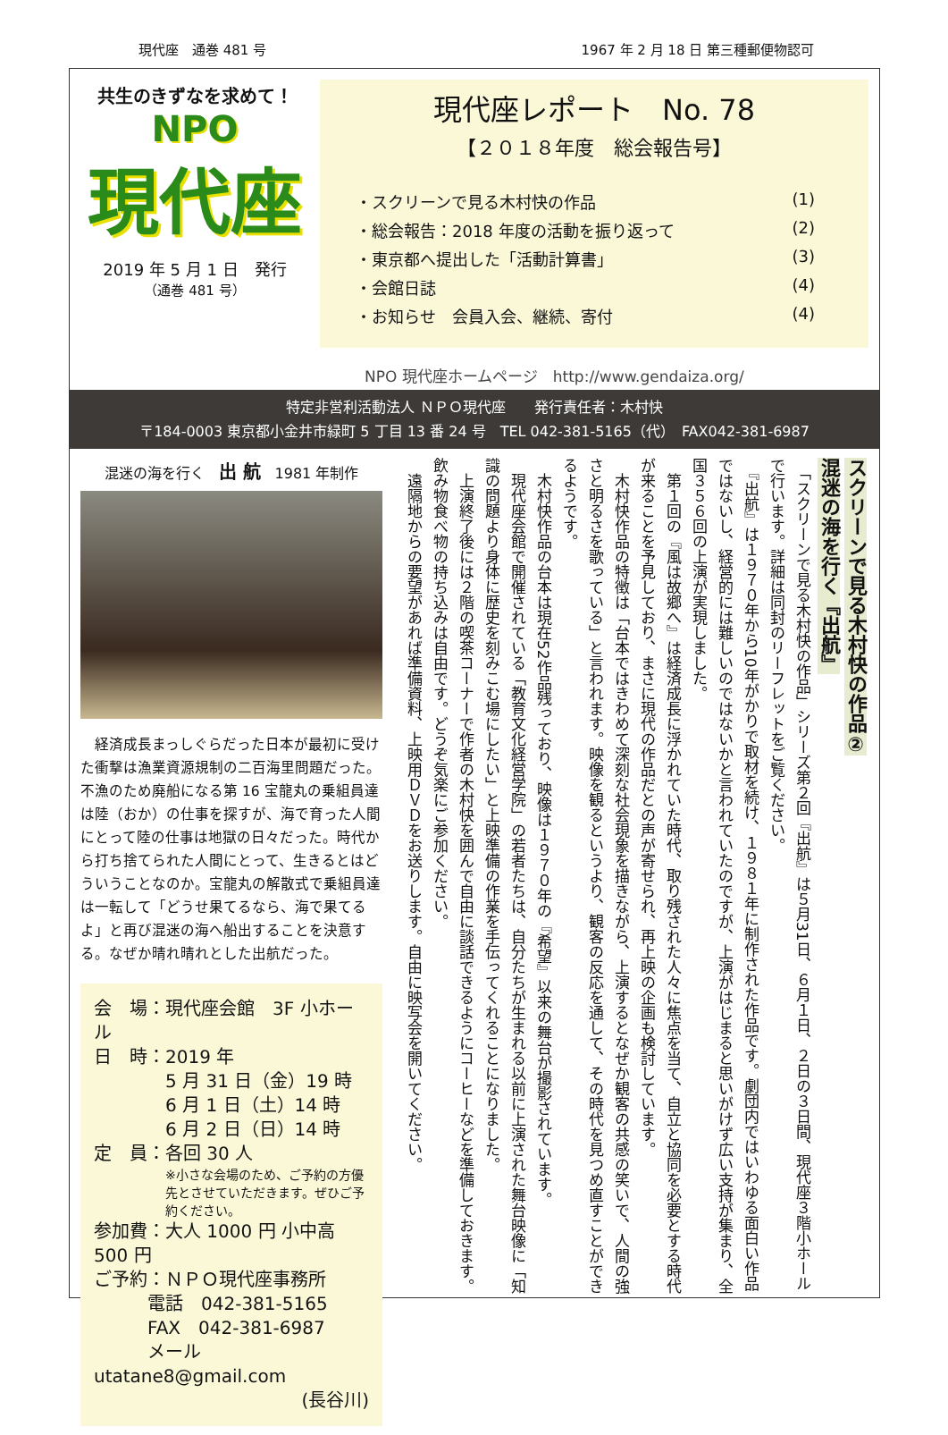現代座　通巻 481 号 1967 年 2 月 18 日 第三種郵便物認可
共生のきずなを求めて！
NPO
現代座
2019 年 5 月 1 日　発行
（通巻 481 号）
現代座レポート　No. 78
【２０１８年度　総会報告号】
・スクリーンで見る木村快の作品 (1)
・総会報告：2018 年度の活動を振り返って (2)
・東京都へ提出した「活動計算書」 (3)
・会館日誌 (4)
・お知らせ　会員入会、継続、寄付 (4)
NPO 現代座ホームページ　http://www.gendaiza.org/
特定非営利活動法人 ＮＰＯ現代座　　発行責任者：木村快
〒184-0003 東京都小金井市緑町 5 丁目 13 番 24 号　TEL 042-381-5165（代）　FAX042-381-6987
混迷の海を行く　出 航　1981 年制作
経済成長まっしぐらだった日本が最初に受けた衝撃は漁業資源規制の二百海里問題だった。不漁のため廃船になる第 16 宝龍丸の乗組員達は陸（おか）の仕事を探すが、海で育った人間にとって陸の仕事は地獄の日々だった。時代から打ち捨てられた人間にとって、生きるとはどういうことなのか。宝龍丸の解散式で乗組員達は一転して「どうせ果てるなら、海で果てるよ」と再び混迷の海へ船出することを決意する。なぜか晴れ晴れとした出航だった。
会　場：現代座会館　3F 小ホール
日　時：2019 年
　　　　5 月 31 日（金）19 時
　　　　6 月 1 日（土）14 時
　　　　6 月 2 日（日）14 時
定　員：各回 30 人
※小さな会場のため、ご予約の方優先とさせていただきます。ぜひご予約ください。
参加費：大人 1000 円 小中高 500 円
ご予約：ＮＰＯ現代座事務所
　　　電話　042-381-5165
　　　FAX　042-381-6987
　　　メール utatane8@gmail.com
(長谷川)
スクリーンで見る木村快の作品②
混迷の海を行く『出航』
　「スクリーンで見る木村快の作品」シリーズ第２回『出航』は５月31日、６月１日、２日の３日間、現代座３階小ホールで行います。詳細は同封のリーフレットをご覧ください。
　『出航』は１９７０年から10年がかりで取材を続け、１９８１年に制作された作品です。劇団内ではいわゆる面白い作品ではないし、経営的には難しいのではないかと言われていたのですが、上演がはじまると思いがけず広い支持が集まり、全国３５６回の上演が実現しました。
　第１回の『風は故郷へ』は経済成長に浮かれていた時代、取り残された人々に焦点を当て、自立と協同を必要とする時代が来ることを予見しており、まさに現代の作品だとの声が寄せられ、再上映の企画も検討しています。
　木村快作品の特徴は「台本ではきわめて深刻な社会現象を描きながら、上演するとなぜか観客の共感の笑いで、人間の強さと明るさを歌っている」と言われます。映像を観るというより、観客の反応を通して、その時代を見つめ直すことができるようです。
　木村快作品の台本は現在52作品残っており、映像は１９７０年の『希望』以来の舞台が撮影されています。
　現代座会館で開催されている「教育文化経営学院」の若者たちは、自分たちが生まれる以前に上演された舞台映像に「知識の問題より身体に歴史を刻みこむ場にしたい」と上映準備の作業を手伝ってくれることになりました。
　上演終了後には２階の喫茶コーナーで作者の木村快を囲んで自由に談話できるようにコーヒーなどを準備しておきます。飲み物食べ物の持ち込みは自由です。どうぞ気楽にご参加ください。
　遠隔地からの要望があれば準備資料、上映用ＤＶＤをお送りします。自由に映写会を開いてください。